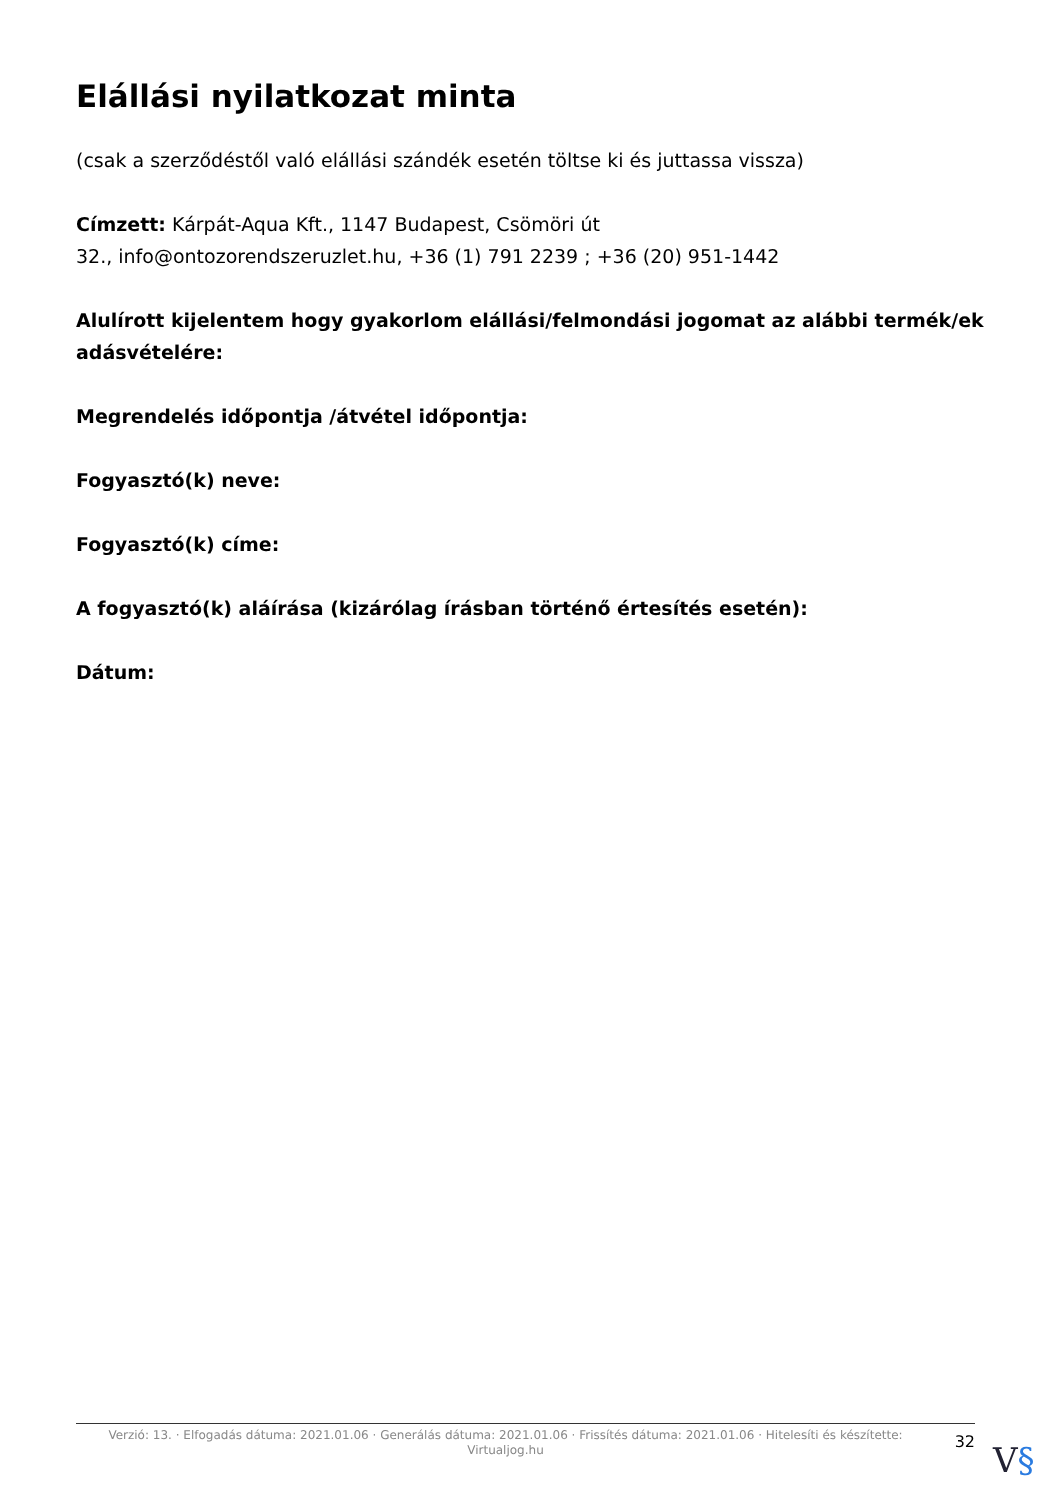Elállási nyilatkozat minta
(csak a szerződéstől való elállási szándék esetén töltse ki és juttassa vissza)
Címzett: Kárpát-Aqua Kft., 1147 Budapest, Csömöri út
32., info@ontozorendszeruzlet.hu, +36 (1) 791 2239 ; +36 (20) 951-1442
Alulírott kijelentem hogy gyakorlom elállási/felmondási jogomat az alábbi termék/ek adásvételére:
Megrendelés időpontja /átvétel időpontja:
Fogyasztó(k) neve:
Fogyasztó(k) címe:
A fogyasztó(k) aláírása (kizárólag írásban történő értesítés esetén):
Dátum:
Verzió: 13. · Elfogadás dátuma: 2021.01.06 · Generálás dátuma: 2021.01.06 · Frissítés dátuma: 2021.01.06 · Hitelesíti és készítette: Virtualjog.hu
32
V§